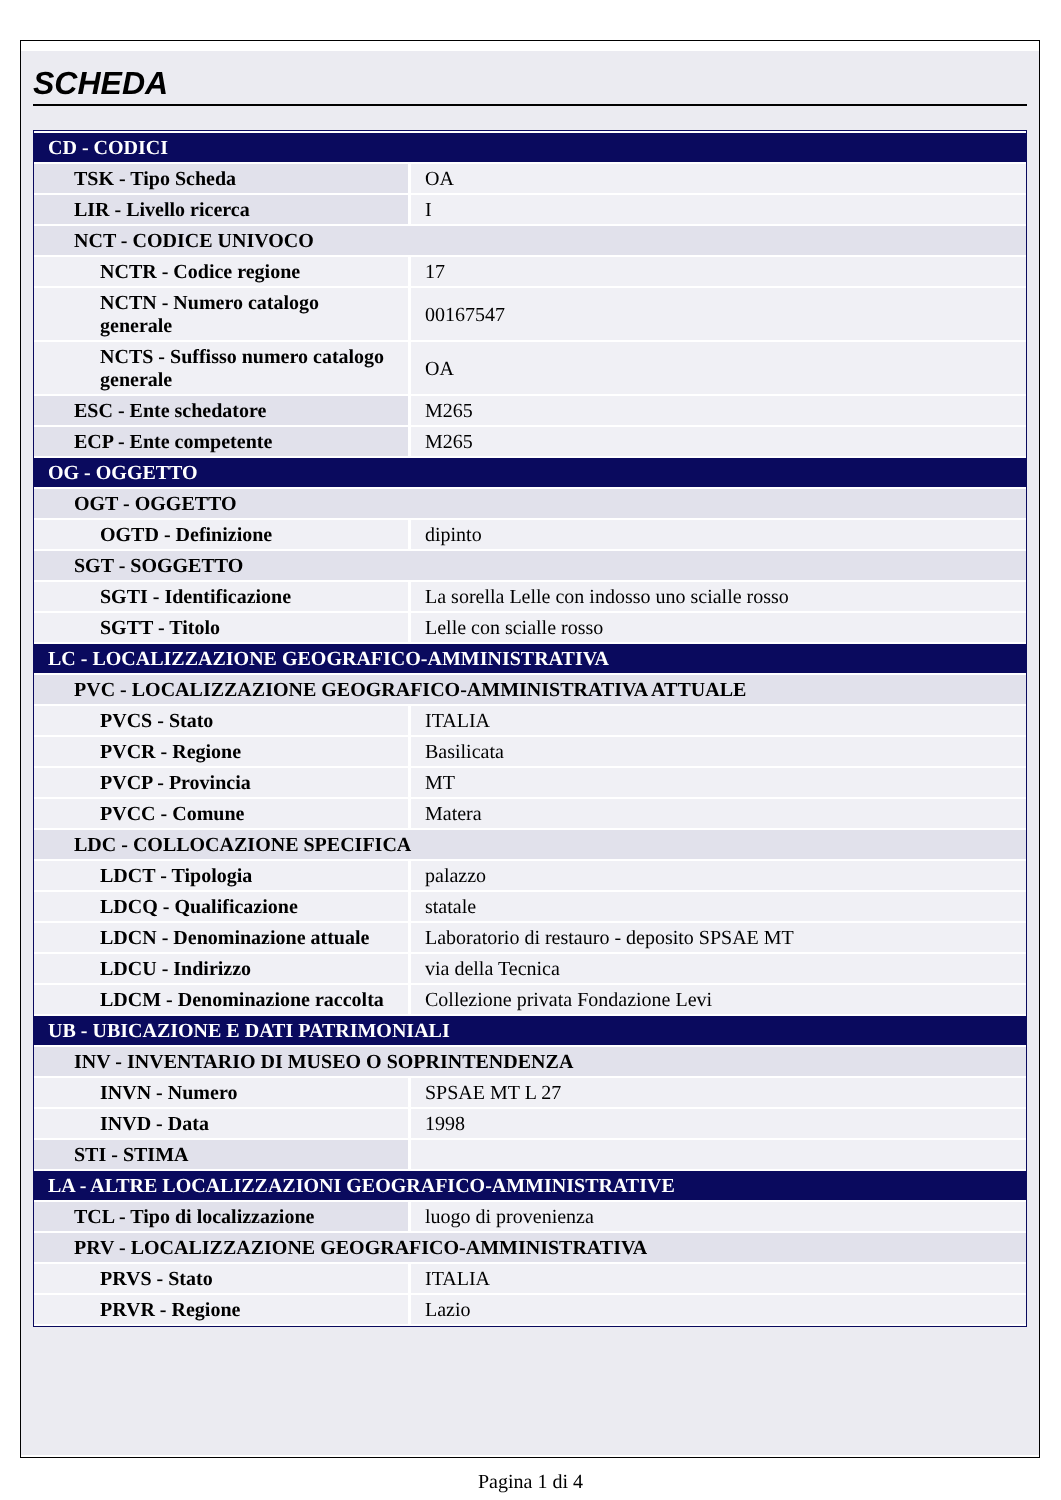SCHEDA
| CD - CODICI | |
| TSK - Tipo Scheda | OA |
| LIR - Livello ricerca | I |
| NCT - CODICE UNIVOCO | |
| NCTR - Codice regione | 17 |
| NCTN - Numero catalogo generale | 00167547 |
| NCTS - Suffisso numero catalogo generale | OA |
| ESC - Ente schedatore | M265 |
| ECP - Ente competente | M265 |
| OG - OGGETTO | |
| OGT - OGGETTO | |
| OGTD - Definizione | dipinto |
| SGT - SOGGETTO | |
| SGTI - Identificazione | La sorella Lelle con indosso uno scialle rosso |
| SGTT - Titolo | Lelle con scialle rosso |
| LC - LOCALIZZAZIONE GEOGRAFICO-AMMINISTRATIVA | |
| PVC - LOCALIZZAZIONE GEOGRAFICO-AMMINISTRATIVA ATTUALE | |
| PVCS - Stato | ITALIA |
| PVCR - Regione | Basilicata |
| PVCP - Provincia | MT |
| PVCC - Comune | Matera |
| LDC - COLLOCAZIONE SPECIFICA | |
| LDCT - Tipologia | palazzo |
| LDCQ - Qualificazione | statale |
| LDCN - Denominazione attuale | Laboratorio di restauro - deposito SPSAE MT |
| LDCU - Indirizzo | via della Tecnica |
| LDCM - Denominazione raccolta | Collezione privata Fondazione Levi |
| UB - UBICAZIONE E DATI PATRIMONIALI | |
| INV - INVENTARIO DI MUSEO O SOPRINTENDENZA | |
| INVN - Numero | SPSAE MT L 27 |
| INVD - Data | 1998 |
| STI - STIMA | |
| LA - ALTRE LOCALIZZAZIONI GEOGRAFICO-AMMINISTRATIVE | |
| TCL - Tipo di localizzazione | luogo di provenienza |
| PRV - LOCALIZZAZIONE GEOGRAFICO-AMMINISTRATIVA | |
| PRVS - Stato | ITALIA |
| PRVR - Regione | Lazio |
Pagina 1 di 4